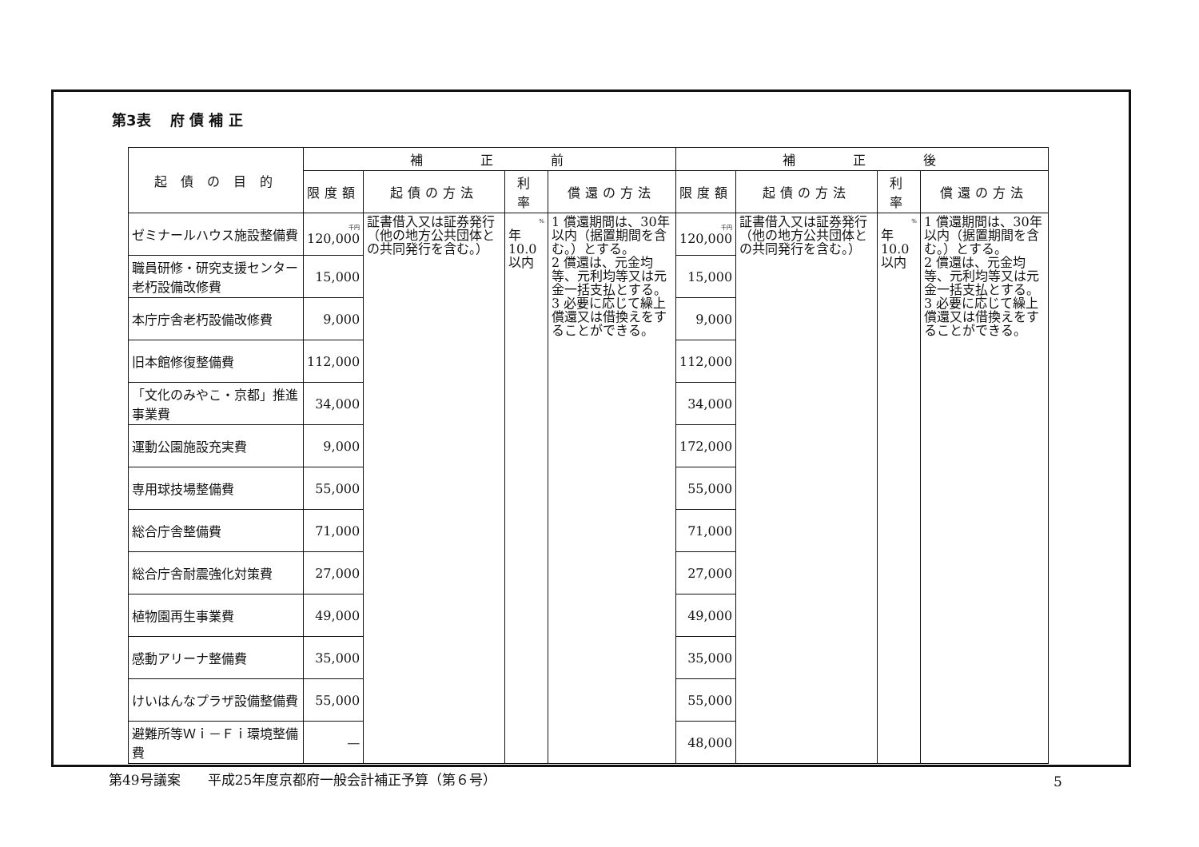第3表　 府 債 補 正
| 起 債 の 目 的 | 補 正 前 | | | | 補 正 後 | | | |
| --- | --- | --- | --- | --- | --- | --- | --- | --- |
| | 限度額 | 起債の方法 | 利 率 | 償還の方法 | 限度額 | 起債の方法 | 利 率 | 償還の方法 |
| ゼミナールハウス施設整備費 | 千円 120,000 | 証書借入又は証券発行（他の地方公共団体との共同発行を含む。） | % 年 10.0以内 | 1 償還期間は、30年以内（据置期間を含む。）とする。 2 償還は、元金均等、元利均等又は元金一括支払とする。 3 必要に応じて繰上償還又は借換えをすることができる。 | 千円 120,000 | 証書借入又は証券発行（他の地方公共団体との共同発行を含む。） | % 年 10.0以内 | 1 償還期間は、30年以内（据置期間を含む。）とする。 2 償還は、元金均等、元利均等又は元金一括支払とする。 3 必要に応じて繰上償還又は借換えをすることができる。 |
| 職員研修・研究支援センター老朽設備改修費 | 15,000 | | | | 15,000 | | | |
| 本庁庁舎老朽設備改修費 | 9,000 | | | | 9,000 | | | |
| 旧本館修復整備費 | 112,000 | | | | 112,000 | | | |
| 「文化のみやこ・京都」推進事業費 | 34,000 | | | | 34,000 | | | |
| 運動公園施設充実費 | 9,000 | | | | 172,000 | | | |
| 専用球技場整備費 | 55,000 | | | | 55,000 | | | |
| 総合庁舎整備費 | 71,000 | | | | 71,000 | | | |
| 総合庁舎耐震強化対策費 | 27,000 | | | | 27,000 | | | |
| 植物園再生事業費 | 49,000 | | | | 49,000 | | | |
| 感動アリーナ整備費 | 35,000 | | | | 35,000 | | | |
| けいはんなプラザ設備整備費 | 55,000 | | | | 55,000 | | | |
| 避難所等Ｗｉ－Ｆｉ環境整備費 | — | | | | 48,000 | | | |
第49号議案　　平成25年度京都府一般会計補正予算（第６号）
5